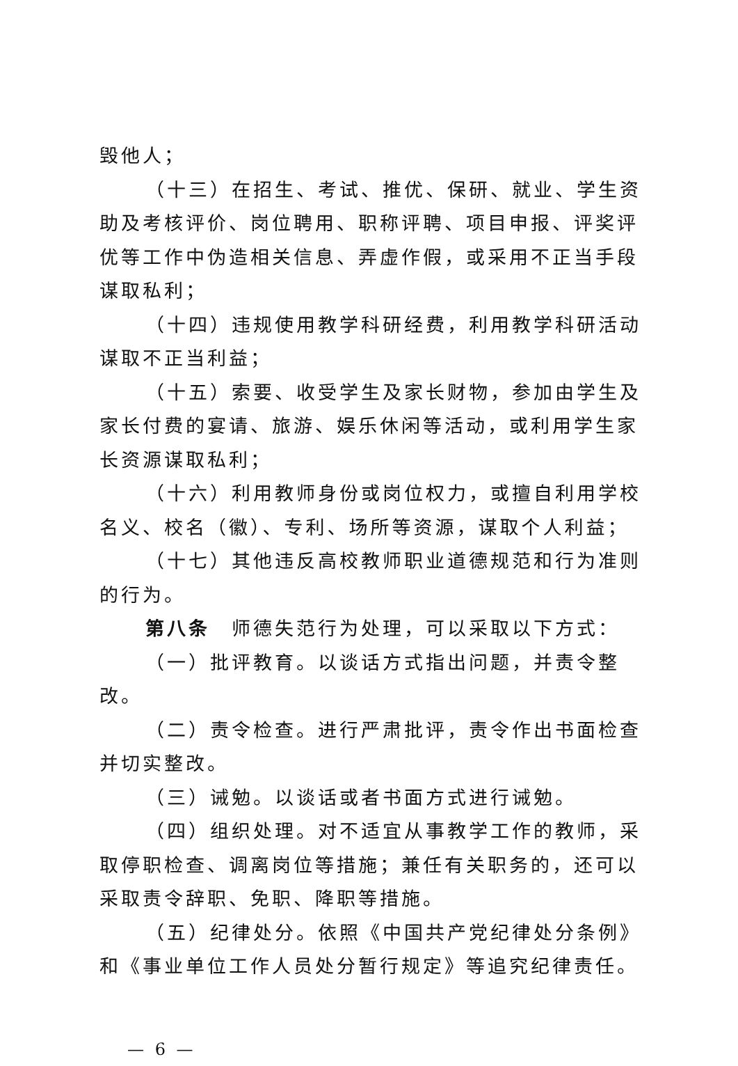毁他人；
（十三）在招生、考试、推优、保研、就业、学生资助及考核评价、岗位聘用、职称评聘、项目申报、评奖评优等工作中伪造相关信息、弄虚作假，或采用不正当手段谋取私利；
（十四）违规使用教学科研经费，利用教学科研活动谋取不正当利益；
（十五）索要、收受学生及家长财物，参加由学生及家长付费的宴请、旅游、娱乐休闲等活动，或利用学生家长资源谋取私利；
（十六）利用教师身份或岗位权力，或擅自利用学校名义、校名（徽）、专利、场所等资源，谋取个人利益；
（十七）其他违反高校教师职业道德规范和行为准则的行为。
第八条　师德失范行为处理，可以采取以下方式：
（一）批评教育。以谈话方式指出问题，并责令整改。
（二）责令检查。进行严肃批评，责令作出书面检查并切实整改。
（三）诫勉。以谈话或者书面方式进行诫勉。
（四）组织处理。对不适宜从事教学工作的教师，采取停职检查、调离岗位等措施；兼任有关职务的，还可以采取责令辞职、免职、降职等措施。
（五）纪律处分。依照《中国共产党纪律处分条例》和《事业单位工作人员处分暂行规定》等追究纪律责任。
— 6 —